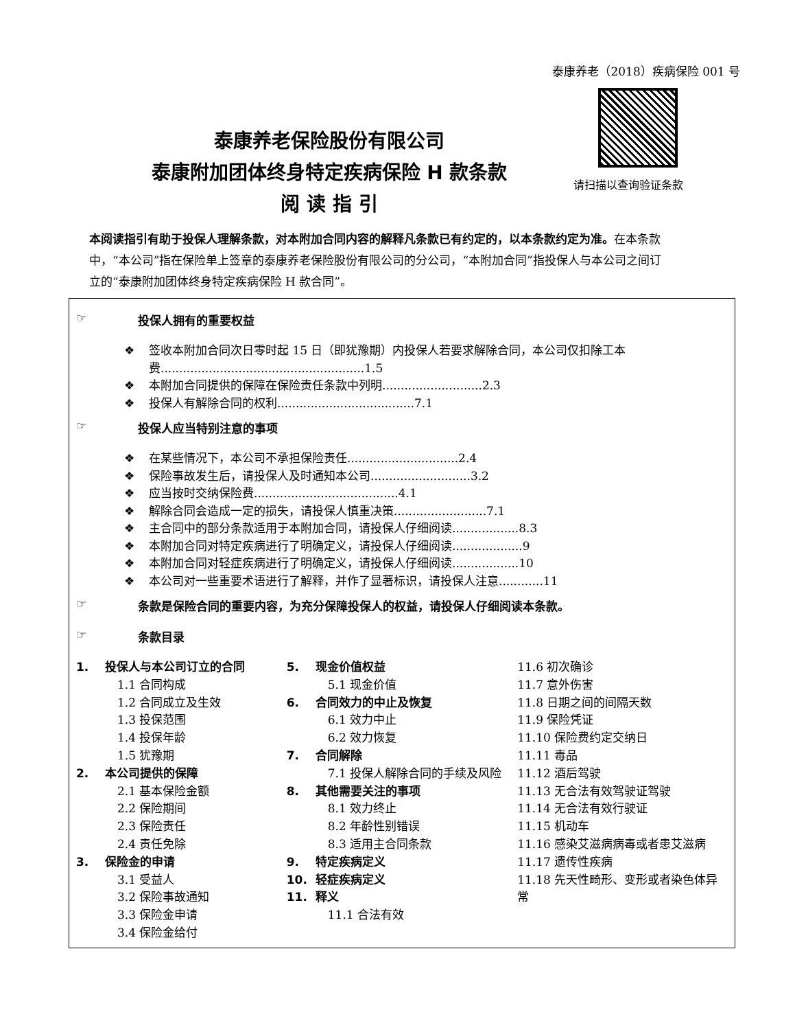泰康养老（2018）疾病保险 001 号
请扫描以查询验证条款
泰康养老保险股份有限公司
泰康附加团体终身特定疾病保险 H 款条款
阅 读 指 引
本阅读指引有助于投保人理解条款，对本附加合同内容的解释凡条款已有约定的，以本条款约定为准。在本条款中，“本公司”指在保险单上签章的泰康养老保险股份有限公司的分公司，“本附加合同”指投保人与本公司之间订立的“泰康附加团体终身特定疾病保险 H 款合同”。
☞ 投保人拥有的重要权益
❖ 签收本附加合同次日零时起 15 日（即犹豫期）内投保人若要求解除合同，本公司仅扣除工本费.......................................................1.5
❖ 本附加合同提供的保障在保险责任条款中列明...........................2.3
❖ 投保人有解除合同的权利.....................................7.1
☞ 投保人应当特别注意的事项
❖ 在某些情况下，本公司不承担保险责任..............................2.4
❖ 保险事故发生后，请投保人及时通知本公司...........................3.2
❖ 应当按时交纳保险费.......................................4.1
❖ 解除合同会造成一定的损失，请投保人慎重决策.........................7.1
❖ 主合同中的部分条款适用于本附加合同，请投保人仔细阅读..................8.3
❖ 本附加合同对特定疾病进行了明确定义，请投保人仔细阅读...................9
❖ 本附加合同对轻症疾病进行了明确定义，请投保人仔细阅读..................10
❖ 本公司对一些重要术语进行了解释，并作了显著标识，请投保人注意............11
☞ 条款是保险合同的重要内容，为充分保障投保人的权益，请投保人仔细阅读本条款。
☞ 条款目录
1. 投保人与本公司订立的合同
1.1 合同构成
1.2 合同成立及生效
1.3 投保范围
1.4 投保年龄
1.5 犹豫期
2. 本公司提供的保障
2.1 基本保险金额
2.2 保险期间
2.3 保险责任
2.4 责任免除
3. 保险金的申请
3.1 受益人
3.2 保险事故通知
3.3 保险金申请
3.4 保险金给付
5. 现金价值权益
5.1 现金价值
6. 合同效力的中止及恢复
6.1 效力中止
6.2 效力恢复
7. 合同解除
7.1 投保人解除合同的手续及风险
8. 其他需要关注的事项
8.1 效力终止
8.2 年龄性别错误
8.3 适用主合同条款
9. 特定疾病定义
10. 轻症疾病定义
11. 释义
11.1 合法有效
11.6 初次确诊
11.7 意外伤害
11.8 日期之间的间隔天数
11.9 保险凭证
11.10 保险费约定交纳日
11.11 毒品
11.12 酒后驾驶
11.13 无合法有效驾驶证驾驶
11.14 无合法有效行驶证
11.15 机动车
11.16 感染艾滋病病毒或者患艾滋病
11.17 遗传性疾病
11.18 先天性畸形、变形或者染色体异常